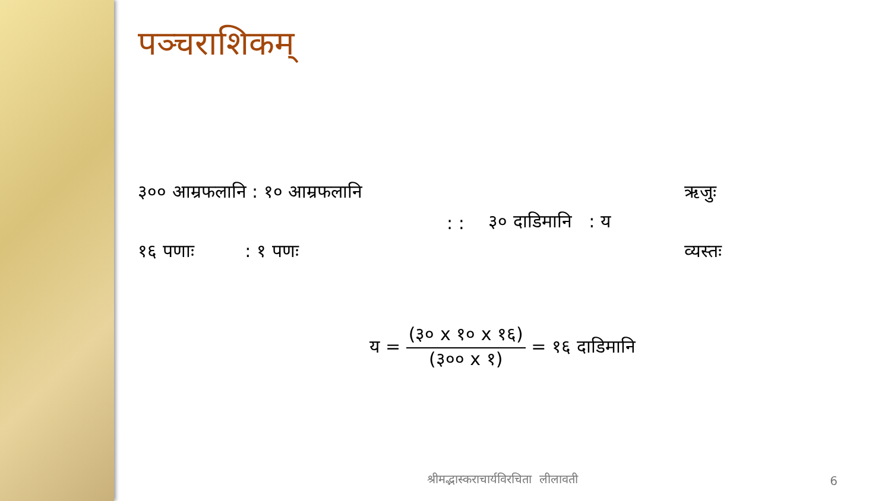पञ्चराशिकम्
३०० आम्रफलानि : १० आम्रफलानि
ऋजुः
: :
३० दाडिमानि : य
१६ पणाः : १ पणः
व्यस्तः
य = (३० x १० x १६) (३०० x १) = १६ दाडिमानि
श्रीमद्भास्कराचार्यविरचिता लीलावती
6